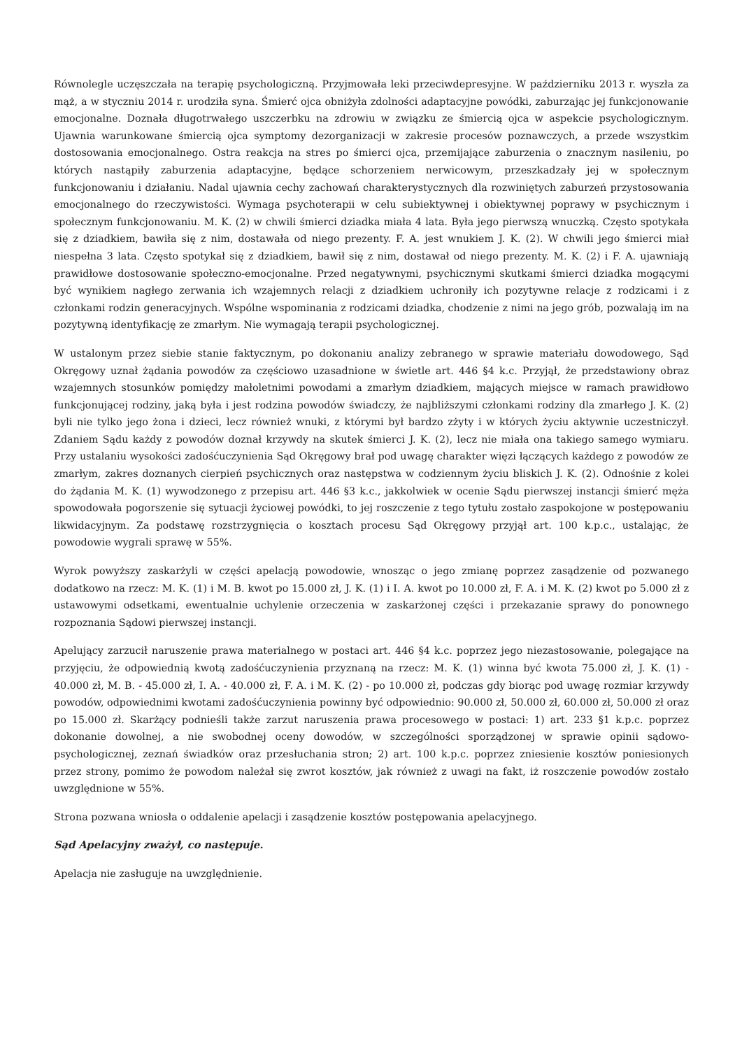Równolegle uczęszczała na terapię psychologiczną. Przyjmowała leki przeciwdepresyjne. W październiku 2013 r. wyszła za mąż, a w styczniu 2014 r. urodziła syna. Śmierć ojca obniżyła zdolności adaptacyjne powódki, zaburzając jej funkcjonowanie emocjonalne. Doznała długotrwałego uszczerbku na zdrowiu w związku ze śmiercią ojca w aspekcie psychologicznym. Ujawnia warunkowane śmiercią ojca symptomy dezorganizacji w zakresie procesów poznawczych, a przede wszystkim dostosowania emocjonalnego. Ostra reakcja na stres po śmierci ojca, przemijające zaburzenia o znacznym nasileniu, po których nastąpiły zaburzenia adaptacyjne, będące schorzeniem nerwicowym, przeszkadzały jej w społecznym funkcjonowaniu i działaniu. Nadal ujawnia cechy zachowań charakterystycznych dla rozwiniętych zaburzeń przystosowania emocjonalnego do rzeczywistości. Wymaga psychoterapii w celu subiektywnej i obiektywnej poprawy w psychicznym i społecznym funkcjonowaniu. M. K. (2) w chwili śmierci dziadka miała 4 lata. Była jego pierwszą wnuczką. Często spotykała się z dziadkiem, bawiła się z nim, dostawała od niego prezenty. F. A. jest wnukiem J. K. (2). W chwili jego śmierci miał niespełna 3 lata. Często spotykał się z dziadkiem, bawił się z nim, dostawał od niego prezenty. M. K. (2) i F. A. ujawniają prawidłowe dostosowanie społeczno-emocjonalne. Przed negatywnymi, psychicznymi skutkami śmierci dziadka mogącymi być wynikiem nagłego zerwania ich wzajemnych relacji z dziadkiem uchroniły ich pozytywne relacje z rodzicami i z członkami rodzin generacyjnych. Wspólne wspominania z rodzicami dziadka, chodzenie z nimi na jego grób, pozwalają im na pozytywną identyfikację ze zmarłym. Nie wymagają terapii psychologicznej.
W ustalonym przez siebie stanie faktycznym, po dokonaniu analizy zebranego w sprawie materiału dowodowego, Sąd Okręgowy uznał żądania powodów za częściowo uzasadnione w świetle art. 446 §4 k.c. Przyjął, że przedstawiony obraz wzajemnych stosunków pomiędzy małoletnimi powodami a zmarłym dziadkiem, mających miejsce w ramach prawidłowo funkcjonującej rodziny, jaką była i jest rodzina powodów świadczy, że najbliższymi członkami rodziny dla zmarłego J. K. (2) byli nie tylko jego żona i dzieci, lecz również wnuki, z którymi był bardzo zżyty i w których życiu aktywnie uczestniczył. Zdaniem Sądu każdy z powodów doznał krzywdy na skutek śmierci J. K. (2), lecz nie miała ona takiego samego wymiaru. Przy ustalaniu wysokości zadośćuczynienia Sąd Okręgowy brał pod uwagę charakter więzi łączących każdego z powodów ze zmarłym, zakres doznanych cierpień psychicznych oraz następstwa w codziennym życiu bliskich J. K. (2). Odnośnie z kolei do żądania M. K. (1) wywodzonego z przepisu art. 446 §3 k.c., jakkolwiek w ocenie Sądu pierwszej instancji śmierć męża spowodowała pogorszenie się sytuacji życiowej powódki, to jej roszczenie z tego tytułu zostało zaspokojone w postępowaniu likwidacyjnym. Za podstawę rozstrzygnięcia o kosztach procesu Sąd Okręgowy przyjął art. 100 k.p.c., ustalając, że powodowie wygrali sprawę w 55%.
Wyrok powyższy zaskarżyli w części apelacją powodowie, wnosząc o jego zmianę poprzez zasądzenie od pozwanego dodatkowo na rzecz: M. K. (1) i M. B. kwot po 15.000 zł, J. K. (1) i I. A. kwot po 10.000 zł, F. A. i M. K. (2) kwot po 5.000 zł z ustawowymi odsetkami, ewentualnie uchylenie orzeczenia w zaskarżonej części i przekazanie sprawy do ponownego rozpoznania Sądowi pierwszej instancji.
Apelujący zarzucił naruszenie prawa materialnego w postaci art. 446 §4 k.c. poprzez jego niezastosowanie, polegające na przyjęciu, że odpowiednią kwotą zadośćuczynienia przyznaną na rzecz: M. K. (1) winna być kwota 75.000 zł, J. K. (1) - 40.000 zł, M. B. - 45.000 zł, I. A. - 40.000 zł, F. A. i M. K. (2) - po 10.000 zł, podczas gdy biorąc pod uwagę rozmiar krzywdy powodów, odpowiednimi kwotami zadośćuczynienia powinny być odpowiednio: 90.000 zł, 50.000 zł, 60.000 zł, 50.000 zł oraz po 15.000 zł. Skarżący podnieśli także zarzut naruszenia prawa procesowego w postaci: 1) art. 233 §1 k.p.c. poprzez dokonanie dowolnej, a nie swobodnej oceny dowodów, w szczególności sporządzonej w sprawie opinii sądowo-psychologicznej, zeznań świadków oraz przesłuchania stron; 2) art. 100 k.p.c. poprzez zniesienie kosztów poniesionych przez strony, pomimo że powodom należał się zwrot kosztów, jak również z uwagi na fakt, iż roszczenie powodów zostało uwzględnione w 55%.
Strona pozwana wniosła o oddalenie apelacji i zasądzenie kosztów postępowania apelacyjnego.
Sąd Apelacyjny zważył, co następuje.
Apelacja nie zasługuje na uwzględnienie.